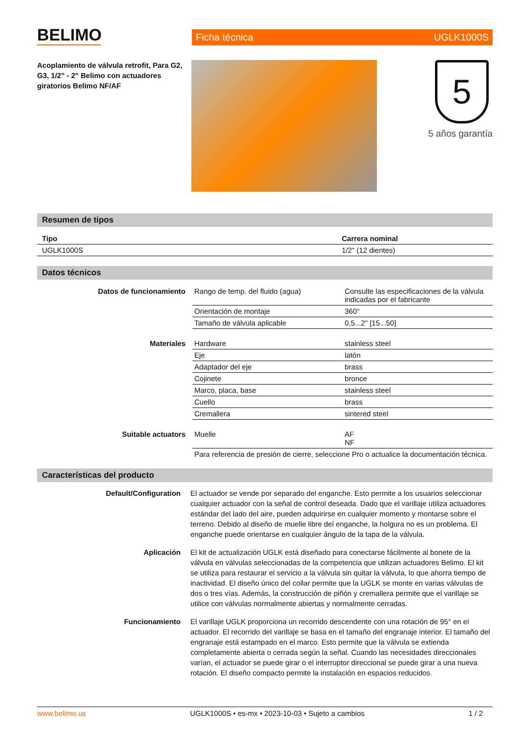BELIMO
Ficha técnica UGLK1000S
Acoplamiento de válvula retrofit, Para G2, G3, 1/2" - 2" Belimo con actuadores giratorios Belimo NF/AF
5
5 años garantía
Resumen de tipos
| Tipo | Carrera nominal |
| --- | --- |
| UGLK1000S | 1/2" (12 dientes) |
Datos técnicos
| Datos de funcionamiento | Rango de temp. del fluido (agua) | Consulte las especificaciones de la válvula indicadas por el fabricante |
| | Orientación de montaje | 360° |
| | Tamaño de válvula aplicable | 0,5...2" [15...50] |
| Materiales | Hardware | stainless steel |
| | Eje | latón |
| | Adaptador del eje | brass |
| | Cojinete | bronce |
| | Marco, placa, base | stainless steel |
| | Cuello | brass |
| | Cremallera | sintered steel |
| Suitable actuators | Muelle | AF NF |
| | Para referencia de presión de cierre, seleccione Pro o actualice la documentación técnica. | |
Características del producto
Default/Configuration El actuador se vende por separado del enganche. Esto permite a los usuarios seleccionar cualquier actuador con la señal de control deseada. Dado que el varillaje utiliza actuadores estándar del lado del aire, pueden adquirirse en cualquier momento y montarse sobre el terreno. Debido al diseño de muelle libre del enganche, la holgura no es un problema. El enganche puede orientarse en cualquier ángulo de la tapa de la válvula.
Aplicación El kit de actualización UGLK está diseñado para conectarse fácilmente al bonete de la válvula en válvulas seleccionadas de la competencia que utilizan actuadores Belimo. El kit se utiliza para restaurar el servicio a la válvula sin quitar la válvula, lo que ahorra tiempo de inactividad. El diseño único del collar permite que la UGLK se monte en varias válvulas de dos o tres vías. Además, la construcción de piñón y cremallera permite que el varillaje se utilice con válvulas normalmente abiertas y normalmente cerradas.
Funcionamiento El varillaje UGLK proporciona un recorrido descendente con una rotación de 95° en el actuador. El recorrido del varillaje se basa en el tamaño del engranaje interior. El tamaño del engranaje está estampado en el marco. Esto permite que la válvula se extienda completamente abierta o cerrada según la señal. Cuando las necesidades direccionales varían, el actuador se puede girar o el interruptor direccional se puede girar a una nueva rotación. El diseño compacto permite la instalación en espacios reducidos.
www.belimo.us UGLK1000S • es-mx • 2023-10-03 • Sujeto a cambios 1 / 2